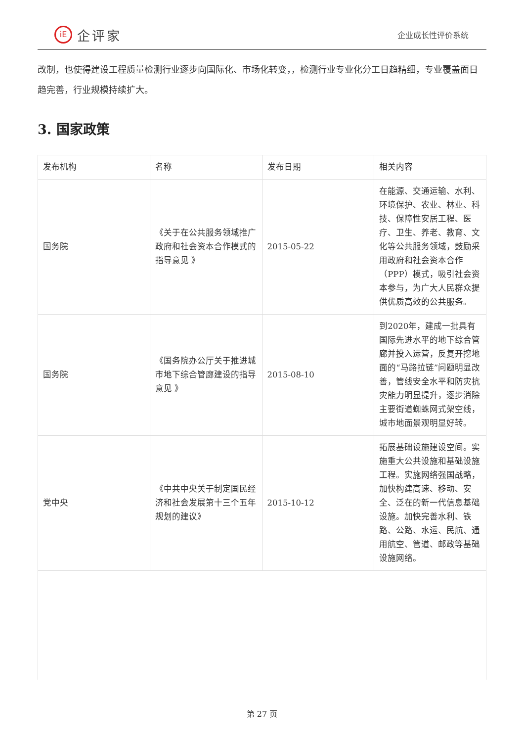iE
企评家
企业成长性评价系统
改制，也使得建设工程质量检测行业逐步向国际化、市场化转变，，检测行业专业化分工日趋精细，专业覆盖面日趋完善，行业规模持续扩大。
3. 国家政策
| 发布机构 | 名称 | 发布日期 | 相关内容 |
| --- | --- | --- | --- |
| 国务院 | 《关于在公共服务领域推广政府和社会资本合作模式的指导意见 》 | 2015-05-22 | 在能源、交通运输、水利、环境保护、农业、林业、科技、保障性安居工程、医疗、卫生、养老、教育、文化等公共服务领域，鼓励采用政府和社会资本合作（PPP）模式，吸引社会资本参与，为广大人民群众提供优质高效的公共服务。 |
| 国务院 | 《国务院办公厅关于推进城市地下综合管廊建设的指导意见 》 | 2015-08-10 | 到2020年，建成一批具有国际先进水平的地下综合管廊并投入运营，反复开挖地面的“马路拉链”问题明显改善，管线安全水平和防灾抗灾能力明显提升，逐步消除主要街道蜘蛛网式架空线，城市地面景观明显好转。 |
| 党中央 | 《中共中央关于制定国民经济和社会发展第十三个五年规划的建议》 | 2015-10-12 | 拓展基础设施建设空间。实施重大公共设施和基础设施工程。实施网络强国战略，加快构建高速、移动、安全、泛在的新一代信息基础设施。加快完善水利、铁路、公路、水运、民航、通用航空、管道、邮政等基础设施网络。 |
第 27 页